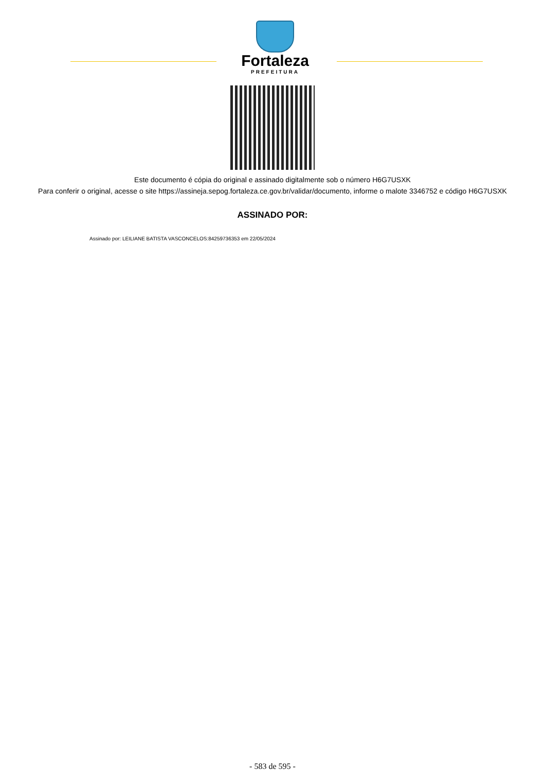Fortaleza
PREFEITURA
Este documento é cópia do original e assinado digitalmente sob o número H6G7USXK
Para conferir o original, acesse o site https://assineja.sepog.fortaleza.ce.gov.br/validar/documento, informe o malote 3346752 e código H6G7USXK
ASSINADO POR:
Assinado por: LEILIANE BATISTA VASCONCELOS:84259736353 em 22/05/2024
- 583 de 595 -